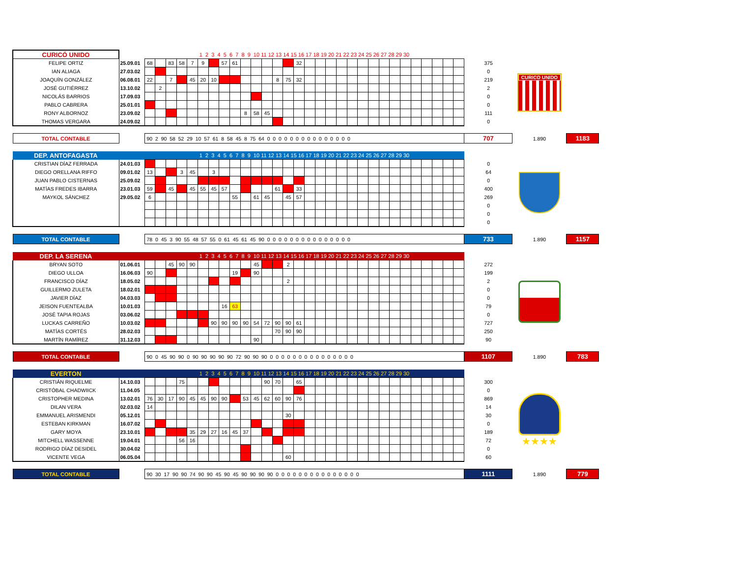| CURICÓ UNIDO | | 1 2 3 4 5 6 7 8 9 10 11 12 13 14 15 16 17 18 19 20 21 22 23 24 25 26 27 28 29 30 | | | | | | | | | | | | | | | | | | | | | | | | | | | | | | | | |
| FELIPE ORTIZ | 25.09.01 | 68 | | 83 | 58 | 7 | 9 | | 57 | 61 | | | | | | 32 | | | | | | | | | | | | | | | | 375 | CURICO UNIDO | |
| IAN ALIAGA | 27.03.02 | | | | | | | | | | | | | | | | | | | | | | | | | | | | | | | 0 | | |
| JOAQUÍN GONZÁLEZ | 06.08.01 | 22 | | 7 | | 45 | 20 | 10 | | | | | | 8 | 75 | 32 | | | | | | | | | | | | | | | | 219 | | |
| JOSÉ GUTIÉRREZ | 13.10.02 | | 2 | | | | | | | | | | | | | | | | | | | | | | | | | | | | | 2 | | |
| NICOLÁS BARRIOS | 17.09.03 | | | | | | | | | | | | | | | | | | | | | | | | | | | | | | | 0 | | |
| PABLO CABRERA | 25.01.01 | | | | | | | | | | | | | | | | | | | | | | | | | | | | | | | 0 | | |
| RONY ALBORNOZ | 23.09.02 | | | | | | | | | | 8 | 58 | 45 | | | | | | | | | | | | | | | | | | | 111 | | |
| THOMAS VERGARA | 24.09.02 | | | | | | | | | | | | | | | | | | | | | | | | | | | | | | | 0 | | |
| TOTAL CONTABLE | | 90 2 90 58 52 29 10 57 61 8 58 45 8 75 64 0 0 0 0 0 0 0 0 0 0 0 0 0 0 0 | | | | | | | | | | | | | | | | | | | | | | | | | | | | | | 707 | 1.890 | 1183 |
| DEP. ANTOFAGASTA | | 1 2 3 4 5 6 7 8 9 10 11 12 13 14 15 16 17 18 19 20 21 22 23 24 25 26 27 28 29 30 | | | | | | | | | | | | | | | | | | | | | | | | | | | | | | | | |
| CRISTIAN DÍAZ FERRADA | 24.01.03 | | | | | | | | | | | | | | | | | | | | | | | | | | | | | | | 0 | | |
| DIEGO ORELLANA RIFFO | 09.01.02 | 13 | | | 3 | 45 | | 3 | | | | | | | | | | | | | | | | | | | | | | | | 64 | | |
| JUAN PABLO CISTERNAS | 25.09.02 | | | | | | | | | | | | | | | | | | | | | | | | | | | | | | | 0 | | |
| MATÍAS FREDES IBARRA | 23.01.03 | 59 | | 45 | | 45 | 55 | 45 | 57 | | | | | 61 | | 33 | | | | | | | | | | | | | | | | 400 | | |
| MAYKOL SÁNCHEZ | 29.05.02 | 6 | | | | | | | | 55 | | 61 | 45 | | 45 | 57 | | | | | | | | | | | | | | | | 269 | | |
| | | | | | | | | | | | | | | | | | | | | | | | | | | | | | | | | 0 | | |
| | | | | | | | | | | | | | | | | | | | | | | | | | | | | | | | | 0 | | |
| | | | | | | | | | | | | | | | | | | | | | | | | | | | | | | | | 0 | | |
| TOTAL CONTABLE | | 78 0 45 3 90 55 48 57 55 0 61 45 61 45 90 0 0 0 0 0 0 0 0 0 0 0 0 0 0 0 | | | | | | | | | | | | | | | | | | | | | | | | | | | | | | 733 | 1.890 | 1157 |
| DEP. LA SERENA | | 1 2 3 4 5 6 7 8 9 10 11 12 13 14 15 16 17 18 19 20 21 22 23 24 25 26 27 28 29 30 | | | | | | | | | | | | | | | | | | | | | | | | | | | | | | | | |
| BRYAN SOTO | 01.06.01 | | | 45 | 90 | 90 | | | | | | 45 | | | 2 | | | | | | | | | | | | | | | | | 272 | | |
| DIEGO ULLOA | 16.06.03 | 90 | | | | | | | | 19 | | 90 | | | | | | | | | | | | | | | | | | | | 199 | | |
| FRANCISCO DÍAZ | 18.05.02 | | | | | | | | | | | | | | 2 | | | | | | | | | | | | | | | | | 2 | | |
| GUILLERMO ZULETA | 18.02.01 | | | | | | | | | | | | | | | | | | | | | | | | | | | | | | | 0 | | |
| JAVIER DÍAZ | 04.03.03 | | | | | | | | | | | | | | | | | | | | | | | | | | | | | | | 0 | | |
| JEISON FUENTEALBA | 10.01.03 | | | | | | | | 16 | 63 | | | | | | | | | | | | | | | | | | | | | | 79 | | |
| JOSÉ TAPIA ROJAS | 03.06.02 | | | | | | | | | | | | | | | | | | | | | | | | | | | | | | | 0 | | |
| LUCKAS CARREÑO | 10.03.02 | | | | | | | 90 | 90 | 90 | 90 | 54 | 72 | 90 | 90 | 61 | | | | | | | | | | | | | | | | 727 | | |
| MATÍAS CORTÉS | 28.02.03 | | | | | | | | | | | | | 70 | 90 | 90 | | | | | | | | | | | | | | | | 250 | | |
| MARTÍN RAMÍREZ | 31.12.03 | | | | | | | | | | | 90 | | | | | | | | | | | | | | | | | | | | 90 | | |
| TOTAL CONTABLE | | 90 0 45 90 90 0 90 90 90 90 90 72 90 90 90 0 0 0 0 0 0 0 0 0 0 0 0 0 0 0 | | | | | | | | | | | | | | | | | | | | | | | | | | | | | | 1107 | 1.890 | 783 |
| EVERTON | | 1 2 3 4 5 6 7 8 9 10 11 12 13 14 15 16 17 18 19 20 21 22 23 24 25 26 27 28 29 30 | | | | | | | | | | | | | | | | | | | | | | | | | | | | | | | | |
| CRISTIÁN RIQUELME | 14.10.03 | | | | 75 | | | | | | | | 90 | 70 | | 65 | | | | | | | | | | | | | | | | 300 | ★★★★ | |
| CRISTÓBAL CHADWIICK | 11.04.05 | | | | | | | | | | | | | | | | | | | | | | | | | | | | | | | 0 | | |
| CRISTOPHER MEDINA | 13.02.01 | 76 | 30 | 17 | 90 | 45 | 45 | 90 | 90 | | 53 | 45 | 62 | 60 | 90 | 76 | | | | | | | | | | | | | | | | 869 | | |
| DILAN VERA | 02.03.02 | 14 | | | | | | | | | | | | | | | | | | | | | | | | | | | | | | 14 | | |
| EMMANUEL ARISMENDI | 05.12.01 | | | | | | | | | | | | | | 30 | | | | | | | | | | | | | | | | | 30 | | |
| ESTEBAN KIRKMAN | 16.07.02 | | | | | | | | | | | | | | | | | | | | | | | | | | | | | | | 0 | | |
| GARY MOYA | 23.10.01 | | | | | 35 | 29 | 27 | 16 | 45 | 37 | | | | | | | | | | | | | | | | | | | | | 189 | | |
| MITCHELL WASSENNE | 19.04.01 | | | | 56 | 16 | | | | | | | | | | | | | | | | | | | | | | | | | | 72 | | |
| RODRIGO DÍAZ DESIDEL | 30.04.02 | | | | | | | | | | | | | | | | | | | | | | | | | | | | | | | 0 | | |
| VICENTE VEGA | 06.05.04 | | | | | | | | | | | | | | 60 | | | | | | | | | | | | | | | | | 60 | | |
| TOTAL CONTABLE | | 90 30 17 90 90 74 90 90 45 90 45 90 90 90 90 0 0 0 0 0 0 0 0 0 0 0 0 0 0 0 | | | | | | | | | | | | | | | | | | | | | | | | | | | | | | 1111 | 1.890 | 779 |